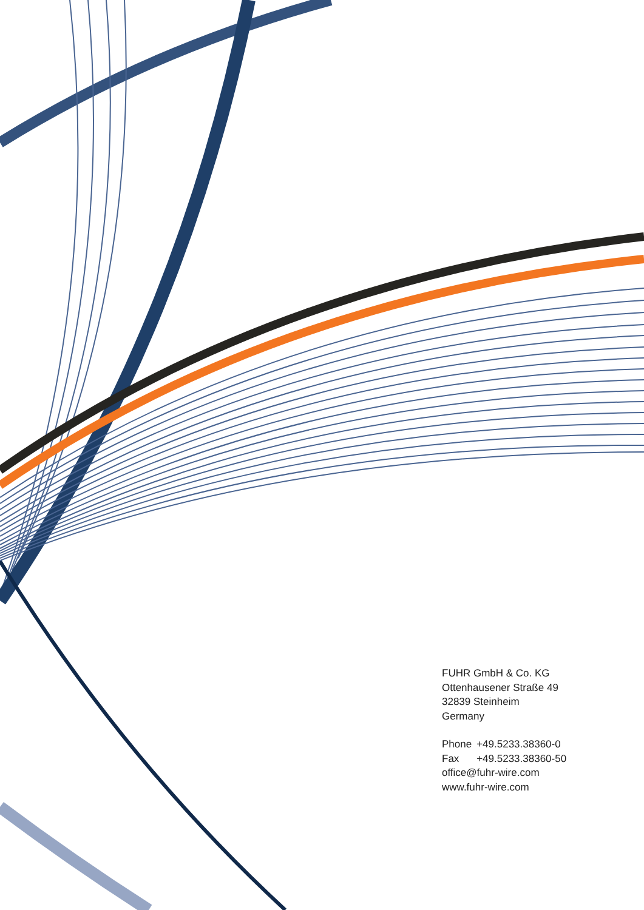FUHR GmbH & Co. KG
Ottenhausener Straße 49
32839 Steinheim
Germany
| Phone | +49.5233.38360-0 |
| Fax | +49.5233.38360-50 |
office@fuhr-wire.com
www.fuhr-wire.com